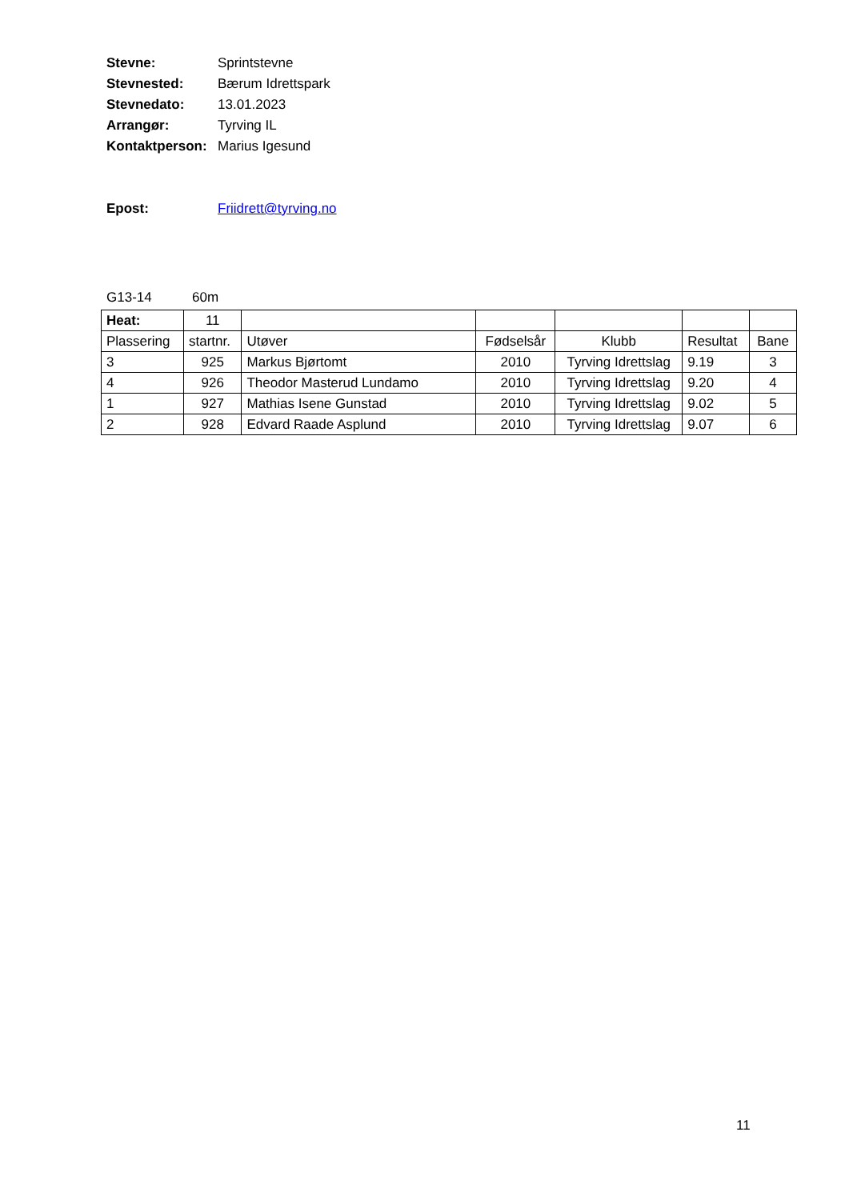Stevne: Sprintstevne
Stevnested: Bærum Idrettspark
Stevnedato: 13.01.2023
Arrangør: Tyrving IL
Kontaktperson: Marius Igesund
Epost: Friidrett@tyrving.no
G13-14 60m
| Heat: | 11 | | | | | |
| Plassering | startnr. | Utøver | Fødselsår | Klubb | Resultat | Bane |
| 3 | 925 | Markus Bjørtomt | 2010 | Tyrving Idrettslag | 9.19 | 3 |
| 4 | 926 | Theodor Masterud Lundamo | 2010 | Tyrving Idrettslag | 9.20 | 4 |
| 1 | 927 | Mathias Isene Gunstad | 2010 | Tyrving Idrettslag | 9.02 | 5 |
| 2 | 928 | Edvard Raade Asplund | 2010 | Tyrving Idrettslag | 9.07 | 6 |
11